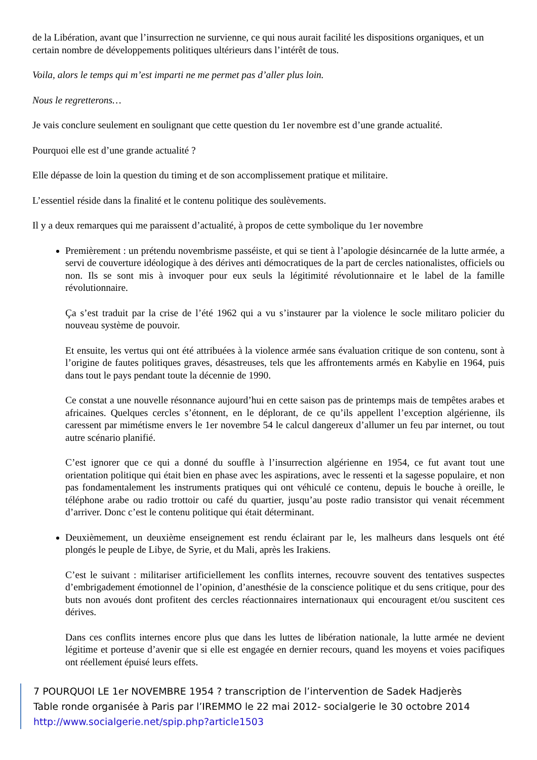de la Libération, avant que l’insurrection ne survienne, ce qui nous aurait facilité les dispositions organiques, et un certain nombre de développements politiques ultérieurs dans l’intérêt de tous.
Voila, alors le temps qui m’est imparti ne me permet pas d’aller plus loin.
Nous le regretterons…
Je vais conclure seulement en soulignant que cette question du 1er novembre est d’une grande actualité.
Pourquoi elle est d’une grande actualité ?
Elle dépasse de loin la question du timing et de son accomplissement pratique et militaire.
L’essentiel réside dans la finalité et le contenu politique des soulèvements.
Il y a deux remarques qui me paraissent d’actualité, à propos de cette symbolique du 1er novembre
Premièrement : un prétendu novembrisme passéiste, et qui se tient à l’apologie désincarnée de la lutte armée, a servi de couverture idéologique à des dérives anti démocratiques de la part de cercles nationalistes, officiels ou non. Ils se sont mis à invoquer pour eux seuls la légitimité révolutionnaire et le label de la famille révolutionnaire.
Ça s’est traduit par la crise de l’été 1962 qui a vu s’instaurer par la violence le socle militaro policier du nouveau système de pouvoir.
Et ensuite, les vertus qui ont été attribuées à la violence armée sans évaluation critique de son contenu, sont à l’origine de fautes politiques graves, désastreuses, tels que les affrontements armés en Kabylie en 1964, puis dans tout le pays pendant toute la décennie de 1990.
Ce constat a une nouvelle résonnance aujourd’hui en cette saison pas de printemps mais de tempêtes arabes et africaines. Quelques cercles s’étonnent, en le déplorant, de ce qu’ils appellent l’exception algérienne, ils caressent par mimétisme envers le 1er novembre 54 le calcul dangereux d’allumer un feu par internet, ou tout autre scénario planifié.
C’est ignorer que ce qui a donné du souffle à l’insurrection algérienne en 1954, ce fut avant tout une orientation politique qui était bien en phase avec les aspirations, avec le ressenti et la sagesse populaire, et non pas fondamentalement les instruments pratiques qui ont véhiculé ce contenu, depuis le bouche à oreille, le téléphone arabe ou radio trottoir ou café du quartier, jusqu’au poste radio transistor qui venait récemment d’arriver. Donc c’est le contenu politique qui était déterminant.
Deuxièmement, un deuxième enseignement est rendu éclairant par le, les malheurs dans lesquels ont été plongés le peuple de Libye, de Syrie, et du Mali, après les Irakiens.
C’est le suivant : militariser artificiellement les conflits internes, recouvre souvent des tentatives suspectes d’embrigadement émotionnel de l’opinion, d’anesthésie de la conscience politique et du sens critique, pour des buts non avoués dont profitent des cercles réactionnaires internationaux qui encouragent et/ou suscitent ces dérives.
Dans ces conflits internes encore plus que dans les luttes de libération nationale, la lutte armée ne devient légitime et porteuse d’avenir que si elle est engagée en dernier recours, quand les moyens et voies pacifiques ont réellement épuisé leurs effets.
7 POURQUOI LE 1er NOVEMBRE 1954 ? transcription de l’intervention de Sadek Hadjerès
Table ronde organisée à Paris par l’IREMMO le 22 mai 2012- socialgerie le 30 octobre 2014
http://www.socialgerie.net/spip.php?article1503